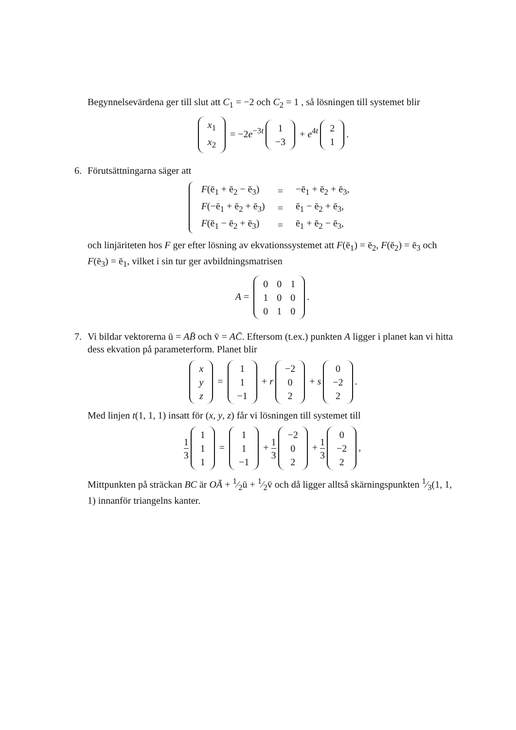Begynnelsevärdena ger till slut att C<sub>1</sub> = −2 och C<sub>2</sub> = 1 , så lösningen till systemet blir
| x<sub>1</sub> |
| x<sub>2</sub> |
= −2e<sup>−3t</sup>
| 1 |
| −3 |
+ e<sup>4t</sup>
| 2 |
| 1 |
.
6.
Förutsättningarna säger att
| F (ē<sub>1</sub> + ē<sub>2</sub> − ē<sub>3</sub>) | = | −ē<sub>1</sub> + ē<sub>2</sub> + ē<sub>3</sub>, |
| F (−ē<sub>1</sub> + ē<sub>2</sub> + ē<sub>3</sub>) | = | ē<sub>1</sub> − ē<sub>2</sub> + ē<sub>3</sub>, |
| F (ē<sub>1</sub> − ē<sub>2</sub> + ē<sub>3</sub>) | = | ē<sub>1</sub> + ē<sub>2</sub> − ē<sub>3</sub>, |
och linjäriteten hos F ger efter lösning av ekvationssystemet att F(ē<sub>1</sub>) = ē<sub>2</sub>, F(ē<sub>2</sub>) = ē<sub>3</sub> och F(ē<sub>3</sub>) = ē<sub>1</sub>, vilket i sin tur ger avbildningsmatrisen
A =
| 0 | 0 | 1 |
| 1 | 0 | 0 |
| 0 | 1 | 0 |
.
7.
Vi bildar vektorerna ū = AB̄ och v̄ = AC̄. Eftersom (t.ex.) punkten A ligger i planet kan vi hitta dess ekvation på parameterform. Planet blir
| x |
| y |
| z |
=
| 1 |
| 1 |
| −1 |
+ r
| −2 |
| 0 |
| 2 |
+ s
| 0 |
| −2 |
| 2 |
.
Med linjen t(1, 1, 1) insatt för (x, y, z) får vi lösningen till systemet till
1 3
| 1 |
| 1 |
| 1 |
=
| 1 |
| 1 |
| −1 |
+ 1 3
| −2 |
| 0 |
| 2 |
+ 1 3
| 0 |
| −2 |
| 2 |
,
Mittpunkten på sträckan BC är OĀ + 1⁄2ū + 1⁄2v̄ och då ligger alltså skärningspunkten 1⁄3(1, 1, 1) innanför triangelns kanter.